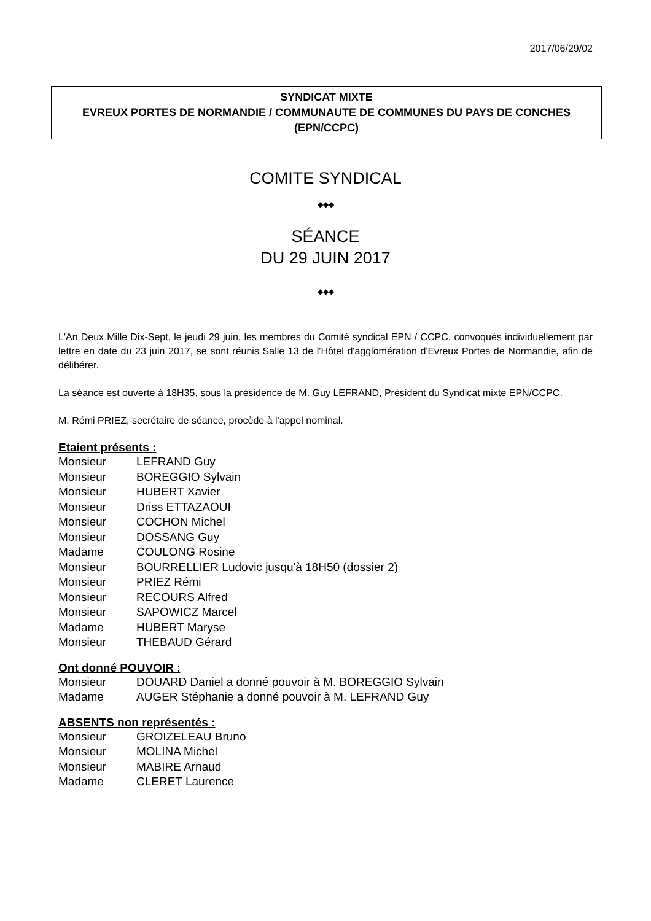2017/06/29/02
SYNDICAT MIXTE
EVREUX PORTES DE NORMANDIE / COMMUNAUTE DE COMMUNES DU PAYS DE CONCHES (EPN/CCPC)
COMITE SYNDICAL
◆◆◆
SÉANCE
DU 29 JUIN 2017
◆◆◆
L'An Deux Mille Dix-Sept, le jeudi 29 juin, les membres du Comité syndical EPN / CCPC, convoqués individuellement par lettre en date du 23 juin 2017, se sont réunis Salle 13 de l'Hôtel d'agglomération d'Evreux Portes de Normandie, afin de délibérer.
La séance est ouverte à 18H35, sous la présidence de M. Guy LEFRAND, Président du Syndicat mixte EPN/CCPC.
M. Rémi PRIEZ, secrétaire de séance, procède à l'appel nominal.
Etaient présents :
Monsieur LEFRAND Guy
Monsieur BOREGGIO Sylvain
Monsieur HUBERT Xavier
Monsieur Driss ETTAZAOUI
Monsieur COCHON Michel
Monsieur DOSSANG Guy
Madame COULONG Rosine
Monsieur BOURRELLIER Ludovic jusqu'à 18H50 (dossier 2)
Monsieur PRIEZ Rémi
Monsieur RECOURS Alfred
Monsieur SAPOWICZ Marcel
Madame HUBERT Maryse
Monsieur THEBAUD Gérard
Ont donné POUVOIR :
Monsieur DOUARD Daniel a donné pouvoir à M. BOREGGIO Sylvain
Madame AUGER Stéphanie a donné pouvoir à M. LEFRAND Guy
ABSENTS non représentés :
Monsieur GROIZELEAU Bruno
Monsieur MOLINA Michel
Monsieur MABIRE Arnaud
Madame CLERET Laurence